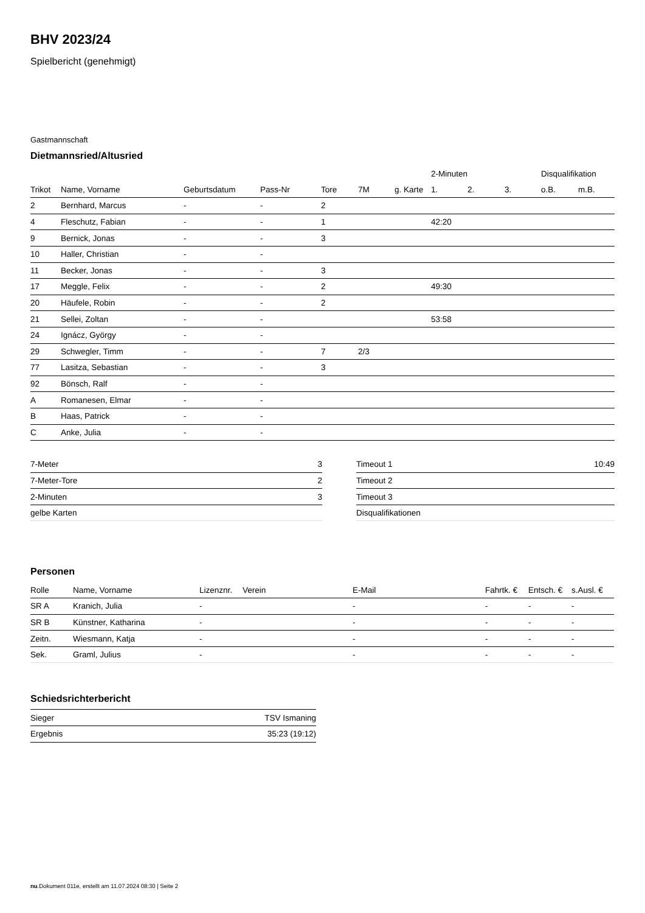BHV 2023/24
Spielbericht (genehmigt)
Gastmannschaft
Dietmannsried/Altusried
| | | | | | | | 2-Minuten | | | Disqualifikation | |
| --- | --- | --- | --- | --- | --- | --- | --- | --- | --- | --- | --- |
| Trikot | Name, Vorname | Geburtsdatum | Pass-Nr | Tore | 7M | g. Karte | 1. | 2. | 3. | o.B. | m.B. |
| 2 | Bernhard, Marcus | - | - | 2 | | | | | | | |
| 4 | Fleschutz, Fabian | - | - | 1 | | | 42:20 | | | | |
| 9 | Bernick, Jonas | - | - | 3 | | | | | | | |
| 10 | Haller, Christian | - | - | | | | | | | | |
| 11 | Becker, Jonas | - | - | 3 | | | | | | | |
| 17 | Meggle, Felix | - | - | 2 | | | 49:30 | | | | |
| 20 | Häufele, Robin | - | - | 2 | | | | | | | |
| 21 | Sellei, Zoltan | - | - | | | | 53:58 | | | | |
| 24 | Ignácz, György | - | - | | | | | | | | |
| 29 | Schwegler, Timm | - | - | 7 | 2/3 | | | | | | |
| 77 | Lasitza, Sebastian | - | - | 3 | | | | | | | |
| 92 | Bönsch, Ralf | - | - | | | | | | | | |
| A | Romanesen, Elmar | - | - | | | | | | | | |
| B | Haas, Patrick | - | - | | | | | | | | |
| C | Anke, Julia | - | - | | | | | | | | |
| 7-Meter | 3 |
| 7-Meter-Tore | 2 |
| 2-Minuten | 3 |
| gelbe Karten | |
| Timeout 1 | 10:49 |
| Timeout 2 | |
| Timeout 3 | |
| Disqualifikationen | |
Personen
| Rolle | Name, Vorname | Lizenznr. | Verein | E-Mail | Fahrtk. € | Entsch. € | s.Ausl. € |
| --- | --- | --- | --- | --- | --- | --- | --- |
| SR A | Kranich, Julia | - | | - | - | - | - |
| SR B | Künstner, Katharina | - | | - | - | - | - |
| Zeitn. | Wiesmann, Katja | - | | - | - | - | - |
| Sek. | Graml, Julius | - | | - | - | - | - |
Schiedsrichterbericht
| Sieger | TSV Ismaning |
| Ergebnis | 35:23 (19:12) |
nu.Dokument 011e, erstellt am 11.07.2024 08:30 | Seite 2